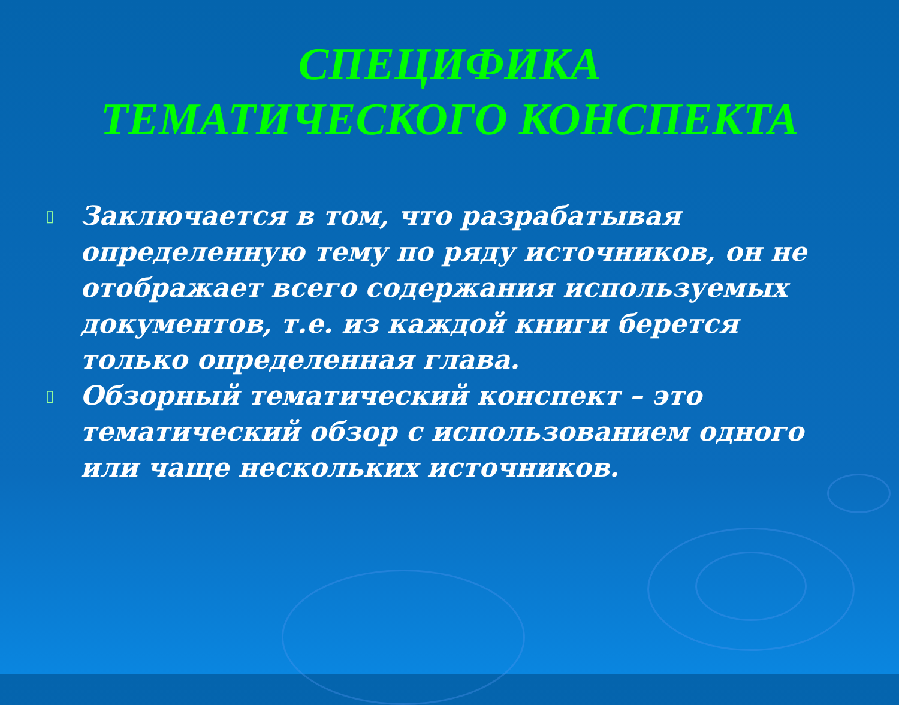СПЕЦИФИКА
ТЕМАТИЧЕСКОГО КОНСПЕКТА
▯ Заключается в том, что разрабатывая определенную тему по ряду источников, он не отображает всего содержания используемых документов, т.е. из каждой книги берется только определенная глава.
▯ Обзорный тематический конспект – это тематический обзор с использованием одного или чаще нескольких источников.